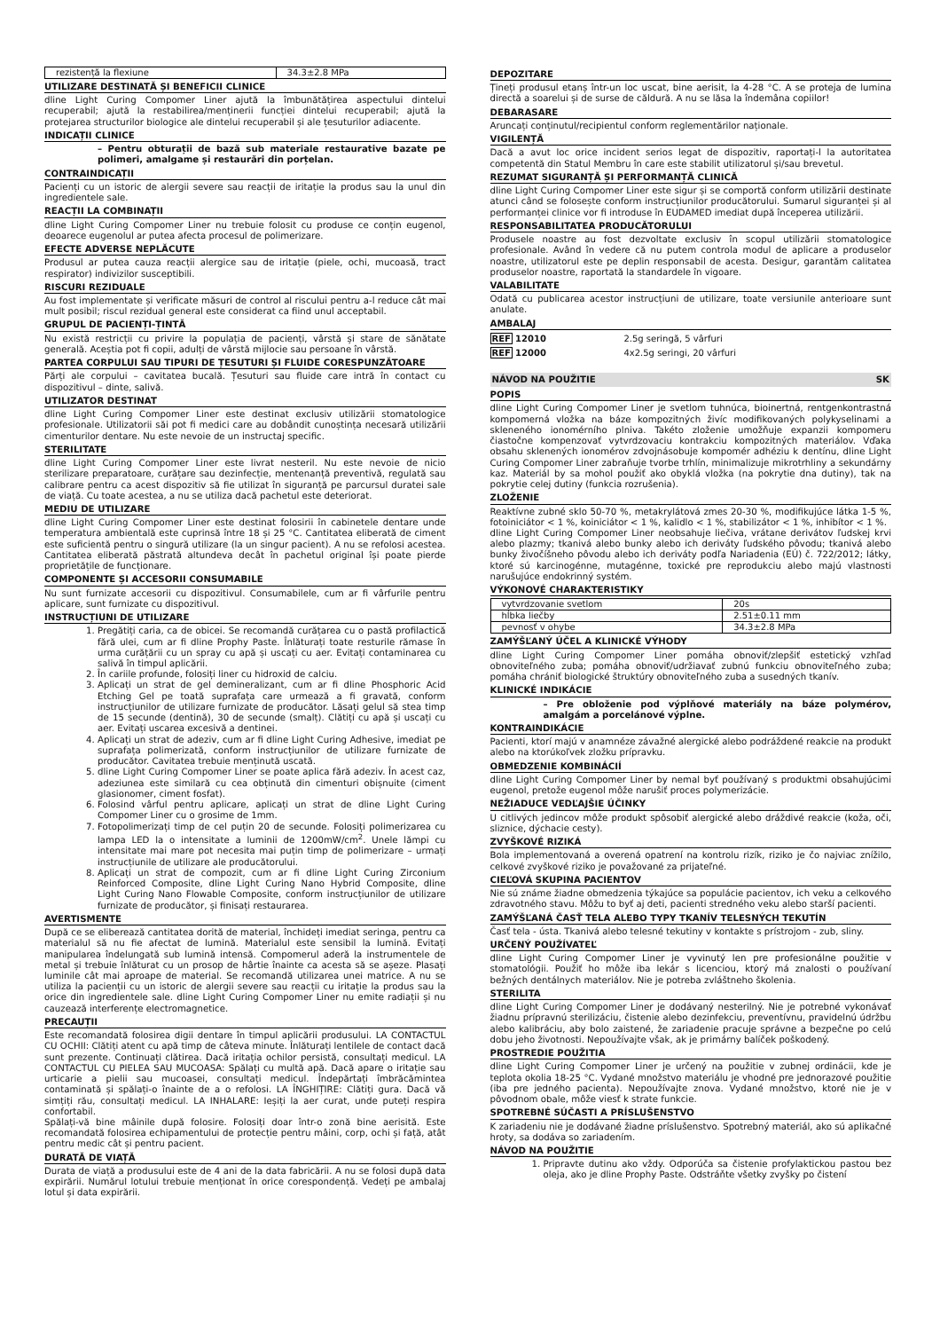| rezistență la flexiune | 34.3±2.8 MPa |
UTILIZARE DESTINATĂ ȘI BENEFICII CLINICE
dline Light Curing Compomer Liner ajută la îmbunătățirea aspectului dintelui recuperabil; ajută la restabilirea/menținerii funcției dintelui recuperabil; ajută la protejarea structurilor biologice ale dintelui recuperabil și ale țesuturilor adiacente.
INDICAȚII CLINICE
– Pentru obturații de bază sub materiale restaurative bazate pe polimeri, amalgame și restaurări din porțelan.
CONTRAINDICAȚII
Pacienți cu un istoric de alergii severe sau reacții de iritație la produs sau la unul din ingredientele sale.
REACȚII LA COMBINAȚII
dline Light Curing Compomer Liner nu trebuie folosit cu produse ce conțin eugenol, deoarece eugenolul ar putea afecta procesul de polimerizare.
EFECTE ADVERSE NEPLĂCUTE
Produsul ar putea cauza reacții alergice sau de iritație (piele, ochi, mucoasă, tract respirator) indivizilor susceptibili.
RISCURI REZIDUALE
Au fost implementate și verificate măsuri de control al riscului pentru a-l reduce cât mai mult posibil; riscul rezidual general este considerat ca fiind unul acceptabil.
GRUPUL DE PACIENȚI-ȚINTĂ
Nu există restricții cu privire la populația de pacienți, vârstă și stare de sănătate generală. Aceștia pot fi copii, adulți de vârstă mijlocie sau persoane în vârstă.
PARTEA CORPULUI SAU TIPURI DE ȚESUTURI ȘI FLUIDE CORESPUNZĂTOARE
Părți ale corpului – cavitatea bucală. Țesuturi sau fluide care intră în contact cu dispozitivul – dinte, salivă.
UTILIZATOR DESTINAT
dline Light Curing Compomer Liner este destinat exclusiv utilizării stomatologice profesionale. Utilizatorii săi pot fi medici care au dobândit cunoștința necesară utilizării cimenturilor dentare. Nu este nevoie de un instructaj specific.
STERILITATE
dline Light Curing Compomer Liner este livrat nesteril. Nu este nevoie de nicio sterilizare preparatoare, curățare sau dezinfecție, mentenanță preventivă, regulată sau calibrare pentru ca acest dispozitiv să fie utilizat în siguranță pe parcursul duratei sale de viață. Cu toate acestea, a nu se utiliza dacă pachetul este deteriorat.
MEDIU DE UTILIZARE
dline Light Curing Compomer Liner este destinat folosirii în cabinetele dentare unde temperatura ambientală este cuprinsă între 18 și 25 °C. Cantitatea eliberată de ciment este suficientă pentru o singură utilizare (la un singur pacient). A nu se refolosi acestea. Cantitatea eliberată păstrată altundeva decât în pachetul original își poate pierde proprietățile de funcționare.
COMPONENTE ȘI ACCESORII CONSUMABILE
Nu sunt furnizate accesorii cu dispozitivul. Consumabilele, cum ar fi vârfurile pentru aplicare, sunt furnizate cu dispozitivul.
INSTRUCȚIUNI DE UTILIZARE
1. Pregătiți caria, ca de obicei. Se recomandă curățarea cu o pastă profilactică fără ulei, cum ar fi dline Prophy Paste. Înlăturați toate resturile rămase în urma curățării cu un spray cu apă și uscați cu aer. Evitați contaminarea cu salivă în timpul aplicării.
2. În cariile profunde, folosiți liner cu hidroxid de calciu.
3. Aplicați un strat de gel demineralizant, cum ar fi dline Phosphoric Acid Etching Gel pe toată suprafața care urmează a fi gravată, conform instrucțiunilor de utilizare furnizate de producător. Lăsați gelul să stea timp de 15 secunde (dentină), 30 de secunde (smalț). Clătiți cu apă și uscați cu aer. Evitați uscarea excesivă a dentinei.
4. Aplicați un strat de adeziv, cum ar fi dline Light Curing Adhesive, imediat pe suprafața polimerizată, conform instrucțiunilor de utilizare furnizate de producător. Cavitatea trebuie menținută uscată.
5. dline Light Curing Compomer Liner se poate aplica fără adeziv. În acest caz, adeziunea este similară cu cea obținută din cimenturi obișnuite (ciment glasionomer, ciment fosfat).
6. Folosind vârful pentru aplicare, aplicați un strat de dline Light Curing Compomer Liner cu o grosime de 1mm.
7. Fotopolimerizați timp de cel puțin 20 de secunde. Folosiți polimerizarea cu lampa LED la o intensitate a luminii de 1200mW/cm<sup>2</sup>. Unele lămpi cu intensitate mai mare pot necesita mai puțin timp de polimerizare – urmați instrucțiunile de utilizare ale producătorului.
8. Aplicați un strat de compozit, cum ar fi dline Light Curing Zirconium Reinforced Composite, dline Light Curing Nano Hybrid Composite, dline Light Curing Nano Flowable Composite, conform instrucțiunilor de utilizare furnizate de producător, și finisați restaurarea.
AVERTISMENTE
După ce se eliberează cantitatea dorită de material, închideți imediat seringa, pentru ca materialul să nu fie afectat de lumină. Materialul este sensibil la lumină. Evitați manipularea îndelungată sub lumină intensă. Compomerul aderă la instrumentele de metal și trebuie înlăturat cu un prosop de hârtie înainte ca acesta să se așeze. Plasați luminile cât mai aproape de material. Se recomandă utilizarea unei matrice. A nu se utiliza la pacienții cu un istoric de alergii severe sau reacții cu iritație la produs sau la orice din ingredientele sale. dline Light Curing Compomer Liner nu emite radiații și nu cauzează interferențe electromagnetice.
PRECAUȚII
Este recomandată folosirea digii dentare în timpul aplicării produsului. LA CONTACTUL CU OCHII: Clătiți atent cu apă timp de câteva minute. Înlăturați lentilele de contact dacă sunt prezente. Continuați clătirea. Dacă iritația ochilor persistă, consultați medicul. LA CONTACTUL CU PIELEA SAU MUCOASA: Spălați cu multă apă. Dacă apare o iritație sau urticarie a pielii sau mucoasei, consultați medicul. Îndepărtați îmbrăcămintea contaminată și spălați-o înainte de a o refolosi. LA ÎNGHIȚIRE: Clătiți gura. Dacă vă simțiți rău, consultați medicul. LA INHALARE: Ieșiți la aer curat, unde puteți respira confortabil.
Spălați-vă bine mâinile după folosire. Folosiți doar într-o zonă bine aerisită. Este recomandată folosirea echipamentului de protecție pentru mâini, corp, ochi și față, atât pentru medic cât și pentru pacient.
DURATĂ DE VIAȚĂ
Durata de viață a produsului este de 4 ani de la data fabricării. A nu se folosi după data expirării. Numărul lotului trebuie menționat în orice corespondență. Vedeți pe ambalaj lotul și data expirării.
DEPOZITARE
Țineți produsul etanș într-un loc uscat, bine aerisit, la 4-28 °C. A se proteja de lumina directă a soarelui și de surse de căldură. A nu se lăsa la îndemâna copiilor!
DEBARASARE
Aruncați conținutul/recipientul conform reglementărilor naționale.
VIGILENȚĂ
Dacă a avut loc orice incident serios legat de dispozitiv, raportați-l la autoritatea competentă din Statul Membru în care este stabilit utilizatorul și/sau brevetul.
REZUMAT SIGURANȚĂ ȘI PERFORMANȚĂ CLINICĂ
dline Light Curing Compomer Liner este sigur și se comportă conform utilizării destinate atunci când se folosește conform instrucțiunilor producătorului. Sumarul siguranței și al performanței clinice vor fi introduse în EUDAMED imediat după începerea utilizării.
RESPONSABILITATEA PRODUCĂTORULUI
Produsele noastre au fost dezvoltate exclusiv în scopul utilizării stomatologice profesionale. Având în vedere că nu putem controla modul de aplicare a produselor noastre, utilizatorul este pe deplin responsabil de acesta. Desigur, garantăm calitatea produselor noastre, raportată la standardele în vigoare.
VALABILITATE
Odată cu publicarea acestor instrucțiuni de utilizare, toate versiunile anterioare sunt anulate.
AMBALAJ
| REF 12010 | 2.5g seringă, 5 vârfuri |
| REF 12000 | 4x2.5g seringi, 20 vârfuri |
NÁVOD NA POUŽITIE SK
POPIS
dline Light Curing Compomer Liner je svetlom tuhnúca, bioinertná, rentgenkontrastná kompomerná vložka na báze kompozitných živíc modifikovaných polykyselinami a skleneného ionomérního plniva. Takéto zloženie umožňuje expanzii kompomeru čiastočne kompenzovať vytvrdzovaciu kontrakciu kompozitných materiálov. Vďaka obsahu sklenených ionomérov zdvojnásobuje kompomér adhéziu k dentínu, dline Light Curing Compomer Liner zabraňuje tvorbe trhlín, minimalizuje mikrotrhliny a sekundárny kaz. Materiál by sa mohol použiť ako obyklá vložka (na pokrytie dna dutiny), tak na pokrytie celej dutiny (funkcia rozrušenia).
ZLOŽENIE
Reaktívne zubné sklo 50-70 %, metakrylátová zmes 20-30 %, modifikujúce látka 1-5 %, fotoiniciátor < 1 %, koiniciátor < 1 %, kalidlo < 1 %, stabilizátor < 1 %, inhibítor < 1 %.
dline Light Curing Compomer Liner neobsahuje liečiva, vrátane derivátov ľudskej krvi alebo plazmy; tkanivá alebo bunky alebo ich deriváty ľudského pôvodu; tkanivá alebo bunky živočíšneho pôvodu alebo ich deriváty podľa Nariadenia (EÚ) č. 722/2012; látky, ktoré sú karcinogénne, mutagénne, toxické pre reprodukciu alebo majú vlastnosti narušujúce endokrinný systém.
VÝKONOVÉ CHARAKTERISTIKY
| vytvrdzovanie svetlom | 20s |
| hĺbka liečby | 2.51±0.11 mm |
| pevnosť v ohybe | 34.3±2.8 MPa |
ZAMÝŠĽANÝ ÚČEL A KLINICKÉ VÝHODY
dline Light Curing Compomer Liner pomáha obnoviť/zlepšiť estetický vzhľad obnoviteľného zuba; pomáha obnoviť/udržiavať zubnú funkciu obnoviteľného zuba; pomáha chrániť biologické štruktúry obnoviteľného zuba a susedných tkanív.
KLINICKÉ INDIKÁCIE
– Pre obloženie pod výplňové materiály na báze polymérov, amalgám a porcelánové výplne.
KONTRAINDIKÁCIE
Pacienti, ktorí majú v anamnéze závažné alergické alebo podráždené reakcie na produkt alebo na ktorúkoľvek zložku prípravku.
OBMEDZENIE KOMBINÁCIÍ
dline Light Curing Compomer Liner by nemal byť používaný s produktmi obsahujúcimi eugenol, pretože eugenol môže narušiť proces polymerizácie.
NEŽIADUCE VEDĽAJŠIE ÚČINKY
U citlivých jedincov môže produkt spôsobiť alergické alebo dráždivé reakcie (koža, oči, sliznice, dýchacie cesty).
ZVYŠKOVÉ RIZIKÁ
Bola implementovaná a overená opatrení na kontrolu rizík, riziko je čo najviac znížilo, celkové zvyškové riziko je považované za prijateľné.
CIEĽOVÁ SKUPINA PACIENTOV
Nie sú známe žiadne obmedzenia týkajúce sa populácie pacientov, ich veku a celkového zdravotného stavu. Môžu to byť aj deti, pacienti stredného veku alebo starší pacienti.
ZAMÝŠĽANÁ ČASŤ TELA ALEBO TYPY TKANÍV TELESNÝCH TEKUTÍN
Časť tela - ústa. Tkanivá alebo telesné tekutiny v kontakte s prístrojom - zub, sliny.
URČENÝ POUŽÍVATEĽ
dline Light Curing Compomer Liner je vyvinutý len pre profesionálne použitie v stomatológii. Použiť ho môže iba lekár s licenciou, ktorý má znalosti o používaní bežných dentálnych materiálov. Nie je potreba zvláštneho školenia.
STERILITA
dline Light Curing Compomer Liner je dodávaný nesterilný. Nie je potrebné vykonávať žiadnu prípravnú sterilizáciu, čistenie alebo dezinfekciu, preventívnu, pravidelnú údržbu alebo kalibráciu, aby bolo zaistené, že zariadenie pracuje správne a bezpečne po celú dobu jeho životnosti. Nepoužívajte však, ak je primárny balíček poškodený.
PROSTREDIE POUŽITIA
dline Light Curing Compomer Liner je určený na použitie v zubnej ordinácii, kde je teplota okolia 18-25 °C. Vydané množstvo materiálu je vhodné pre jednorazové použitie (iba pre jedného pacienta). Nepoužívajte znova. Vydané množstvo, ktoré nie je v pôvodnom obale, môže viesť k strate funkcie.
SPOTREBNÉ SÚČASTI A PRÍSLUŠENSTVO
K zariadeniu nie je dodávané žiadne príslušenstvo. Spotrebný materiál, ako sú aplikačné hroty, sa dodáva so zariadením.
NÁVOD NA POUŽITIE
1. Pripravte dutinu ako vždy. Odporúča sa čistenie profylaktickou pastou bez oleja, ako je dline Prophy Paste. Odstráňte všetky zvyšky po čistení